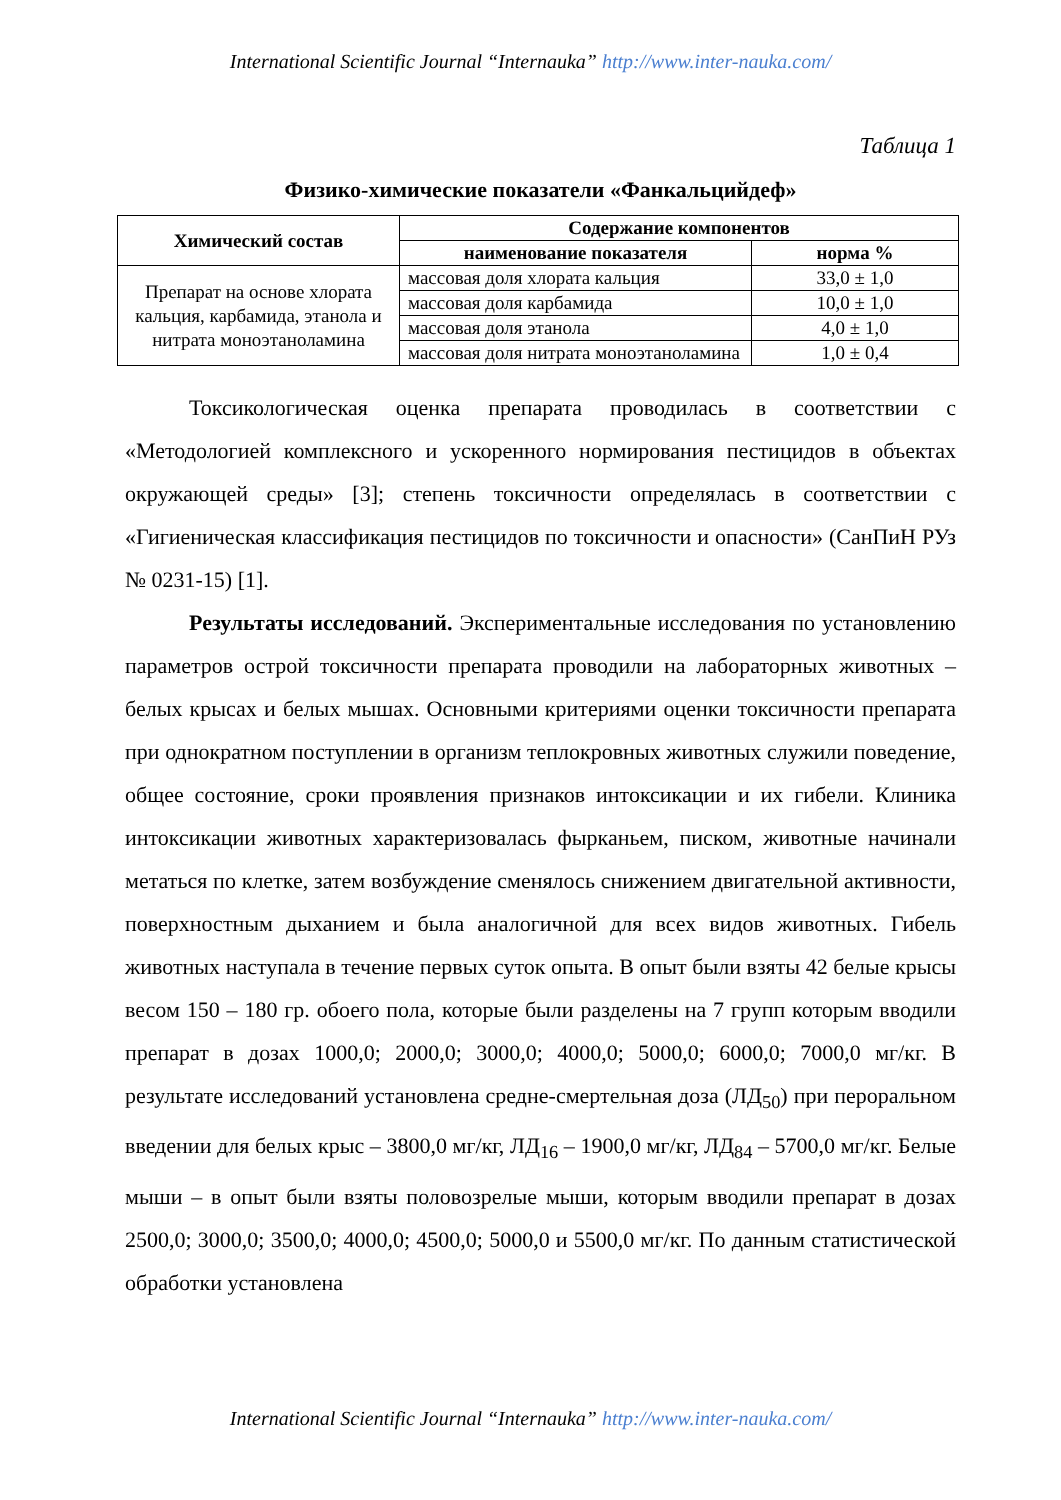International Scientific Journal “Internauka” http://www.inter-nauka.com/
Таблица 1
Физико-химические показатели «Фанкальцийдеф»
| Химический состав | Содержание компонентов | |
| --- | --- | --- |
| | наименование показателя | норма % |
| Препарат на основе хлората кальция, карбамида, этанола и нитрата моноэтаноламина | массовая доля хлората кальция | 33,0 ± 1,0 |
| | массовая доля карбамида | 10,0 ± 1,0 |
| | массовая доля этанола | 4,0 ± 1,0 |
| | массовая доля нитрата моноэтаноламина | 1,0 ± 0,4 |
Токсикологическая оценка препарата проводилась в соответствии с «Методологией комплексного и ускоренного нормирования пестицидов в объектах окружающей среды» [3]; степень токсичности определялась в соответствии с «Гигиеническая классификация пестицидов по токсичности и опасности» (СанПиН РУз № 0231-15) [1].
Результаты исследований. Экспериментальные исследования по установлению параметров острой токсичности препарата проводили на лабораторных животных – белых крысах и белых мышах. Основными критериями оценки токсичности препарата при однократном поступлении в организм теплокровных животных служили поведение, общее состояние, сроки проявления признаков интоксикации и их гибели. Клиника интоксикации животных характеризовалась фырканьем, писком, животные начинали метаться по клетке, затем возбуждение сменялось снижением двигательной активности, поверхностным дыханием и была аналогичной для всех видов животных. Гибель животных наступала в течение первых суток опыта. В опыт были взяты 42 белые крысы весом 150 – 180 гр. обоего пола, которые были разделены на 7 групп которым вводили препарат в дозах 1000,0; 2000,0; 3000,0; 4000,0; 5000,0; 6000,0; 7000,0 мг/кг. В результате исследований установлена средне-смертельная доза (ЛД<sub>50</sub>) при пероральном введении для белых крыс – 3800,0 мг/кг, ЛД<sub>16</sub> – 1900,0 мг/кг, ЛД<sub>84</sub> – 5700,0 мг/кг. Белые мыши – в опыт были взяты половозрелые мыши, которым вводили препарат в дозах 2500,0; 3000,0; 3500,0; 4000,0; 4500,0; 5000,0 и 5500,0 мг/кг. По данным статистической обработки установлена
International Scientific Journal “Internauka” http://www.inter-nauka.com/